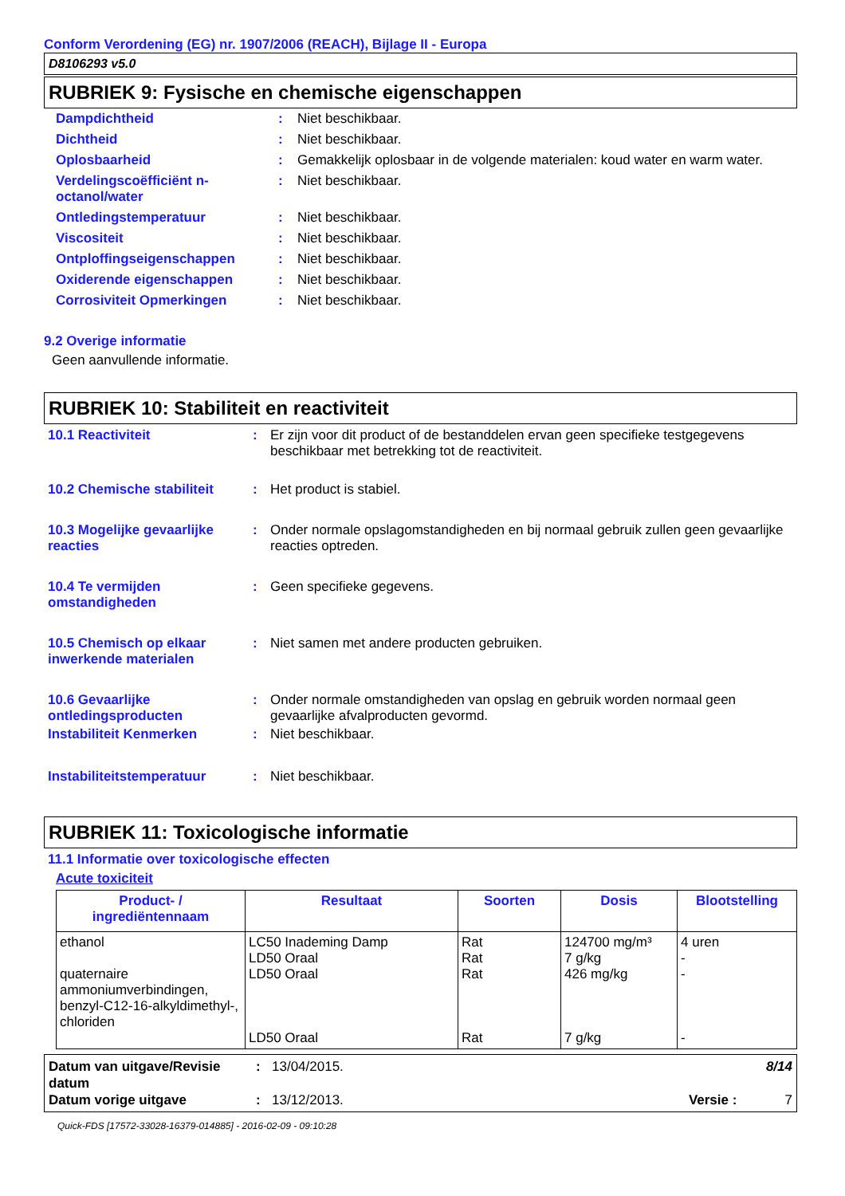Conform Verordening (EG) nr. 1907/2006 (REACH), Bijlage II - Europa
D8106293 v5.0
RUBRIEK 9: Fysische en chemische eigenschappen
Dampdichtheid
:
Niet beschikbaar.
Dichtheid
:
Niet beschikbaar.
Oplosbaarheid
:
Gemakkelijk oplosbaar in de volgende materialen: koud water en warm water.
Verdelingscoëfficiënt n-octanol/water
:
Niet beschikbaar.
Ontledingstemperatuur
:
Niet beschikbaar.
Viscositeit
:
Niet beschikbaar.
Ontploffingseigenschappen
:
Niet beschikbaar.
Oxiderende eigenschappen
:
Niet beschikbaar.
Corrosiviteit Opmerkingen
:
Niet beschikbaar.
9.2 Overige informatie
Geen aanvullende informatie.
RUBRIEK 10: Stabiliteit en reactiviteit
10.1 Reactiviteit
:
Er zijn voor dit product of de bestanddelen ervan geen specifieke testgegevens beschikbaar met betrekking tot de reactiviteit.
10.2 Chemische stabiliteit
:
Het product is stabiel.
10.3 Mogelijke gevaarlijke reacties
:
Onder normale opslagomstandigheden en bij normaal gebruik zullen geen gevaarlijke reacties optreden.
10.4 Te vermijden omstandigheden
:
Geen specifieke gegevens.
10.5 Chemisch op elkaar inwerkende materialen
:
Niet samen met andere producten gebruiken.
10.6 Gevaarlijke ontledingsproducten
:
Onder normale omstandigheden van opslag en gebruik worden normaal geen gevaarlijke afvalproducten gevormd.
Instabiliteit Kenmerken
:
Niet beschikbaar.
Instabiliteitstemperatuur
:
Niet beschikbaar.
RUBRIEK 11: Toxicologische informatie
11.1 Informatie over toxicologische effecten
Acute toxiciteit
| Product- / ingrediëntennaam | Resultaat | Soorten | Dosis | Blootstelling |
| --- | --- | --- | --- | --- |
| ethanol quaternaire ammoniumverbindingen, benzyl-C12-16-alkyldimethyl-, chloriden | LC50 Inademing Damp LD50 Oraal LD50 Oraal LD50 Oraal | Rat Rat Rat Rat | 124700 mg/m³ 7 g/kg 426 mg/kg 7 g/kg | 4 uren - - - |
Datum van uitgave/Revisie datum
:
13/04/2015.
8/14
Datum vorige uitgave
:
13/12/2013.
Versie
:
7
Quick-FDS [17572-33028-16379-014885] - 2016-02-09 - 09:10:28